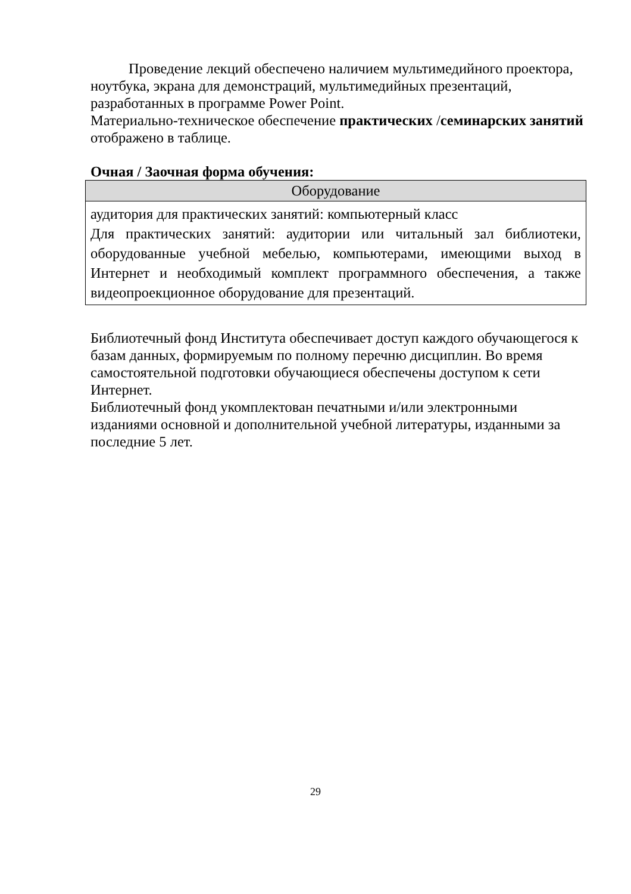Проведение лекций обеспечено наличием мультимедийного проектора, ноутбука, экрана для демонстраций, мультимедийных презентаций, разработанных в программе Power Point.
Материально-техническое обеспечение практических /семинарских занятий отображено в таблице.
Очная / Заочная форма обучения:
| Оборудование |
| --- |
| аудитория для практических занятий: компьютерный класс Для практических занятий: аудитории или читальный зал библиотеки, оборудованные учебной мебелью, компьютерами, имеющими выход в Интернет и необходимый комплект программного обеспечения, а также видеопроекционное оборудование для презентаций. |
Библиотечный фонд Института обеспечивает доступ каждого обучающегося к базам данных, формируемым по полному перечню дисциплин. Во время самостоятельной подготовки обучающиеся обеспечены доступом к сети Интернет.
Библиотечный фонд укомплектован печатными и/или электронными изданиями основной и дополнительной учебной литературы, изданными за последние 5 лет.
29